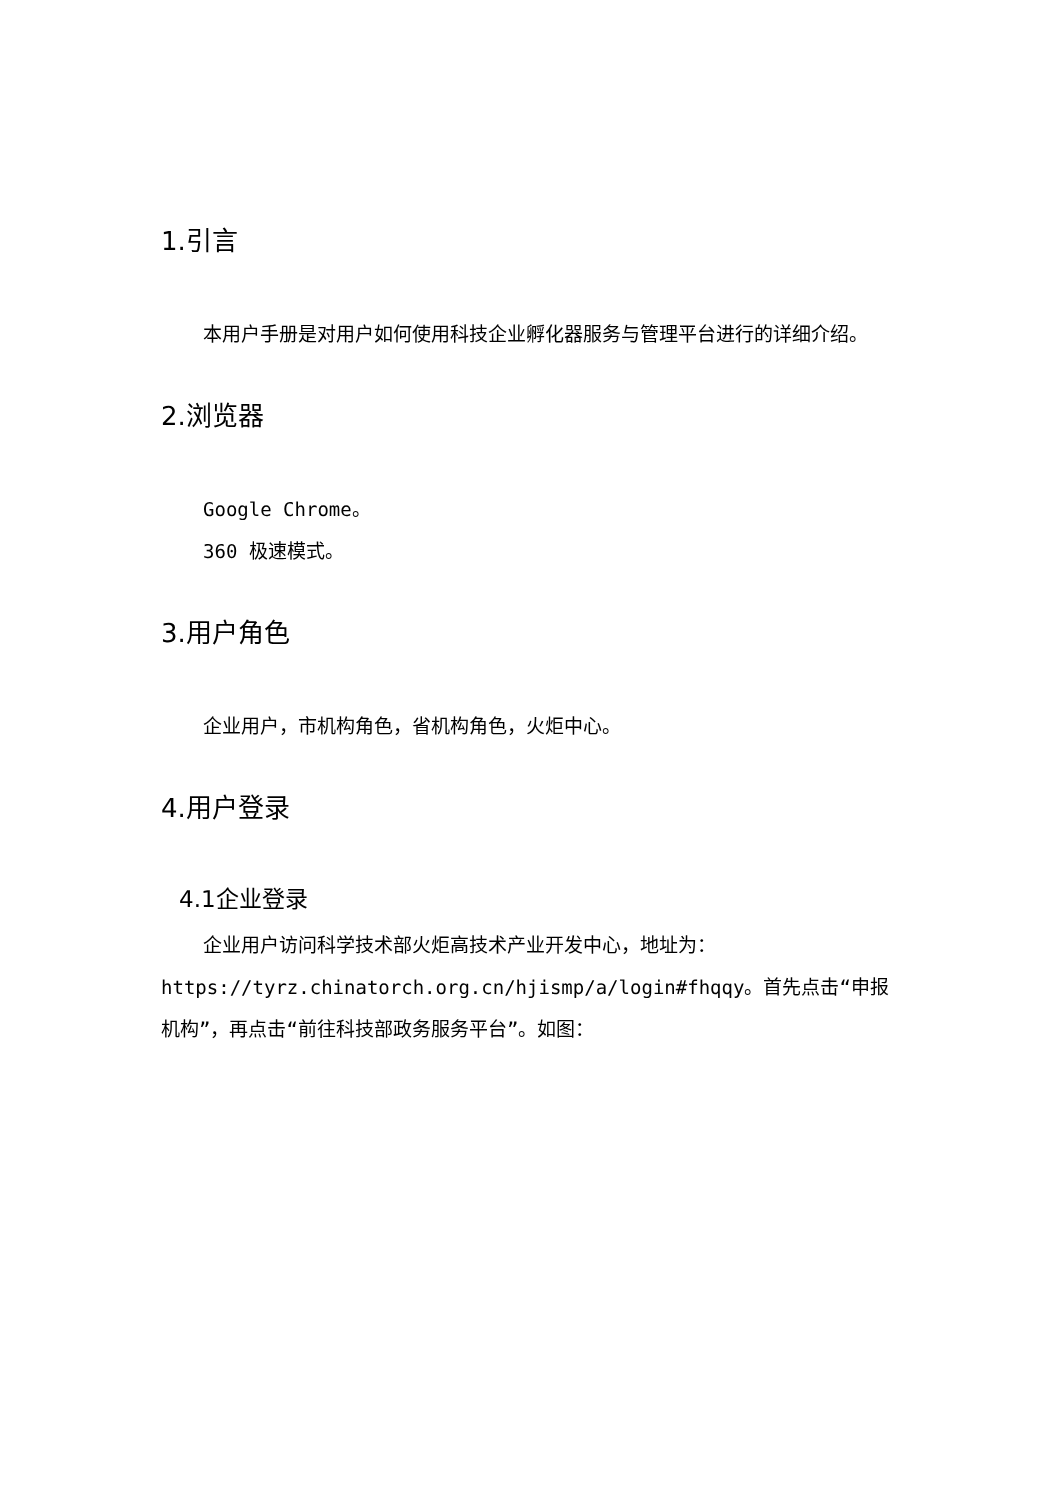1.引言
本用户手册是对用户如何使用科技企业孵化器服务与管理平台进行的详细介绍。
2.浏览器
Google Chrome。
360 极速模式。
3.用户角色
企业用户，市机构角色，省机构角色，火炬中心。
4.用户登录
4.1企业登录
企业用户访问科学技术部火炬高技术产业开发中心，地址为：
https://tyrz.chinatorch.org.cn/hjismp/a/login#fhqqy。首先点击“申报机构”，再点击“前往科技部政务服务平台”。如图：